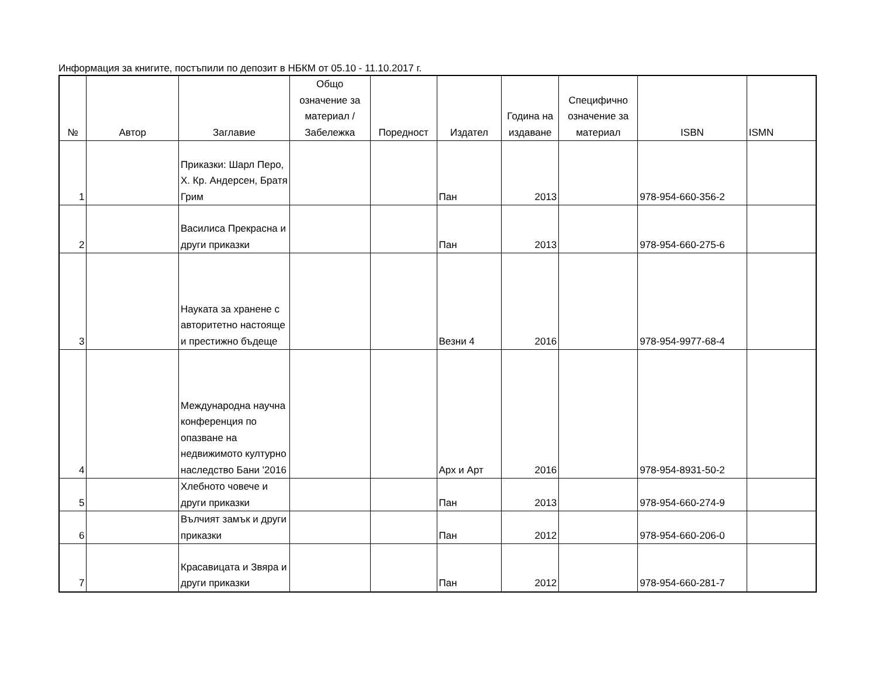Информация за книгите, постъпили по депозит в НБКМ от 05.10 - 11.10.2017 г.
| № | Автор | Заглавие | Общо означение за материал / Забележка | Поредност | Издател | Година на издаване | Специфично означение за материал | ISBN | ISMN |
| --- | --- | --- | --- | --- | --- | --- | --- | --- | --- |
| 1 | | Приказки: Шарл Перо, Х. Кр. Андерсен, Братя Грим | | | Пан | 2013 | | 978-954-660-356-2 | |
| 2 | | Василиса Прекрасна и други приказки | | | Пан | 2013 | | 978-954-660-275-6 | |
| 3 | | Науката за хранене с авторитетно настояще и престижно бъдеще | | | Везни 4 | 2016 | | 978-954-9977-68-4 | |
| 4 | | Международна научна конференция по опазване на недвижимото културно наследство Бани '2016 | | | Арх и Арт | 2016 | | 978-954-8931-50-2 | |
| 5 | | Хлебното човече и други приказки | | | Пан | 2013 | | 978-954-660-274-9 | |
| 6 | | Вълчият замък и други приказки | | | Пан | 2012 | | 978-954-660-206-0 | |
| 7 | | Красавицата и Звяра и други приказки | | | Пан | 2012 | | 978-954-660-281-7 | |